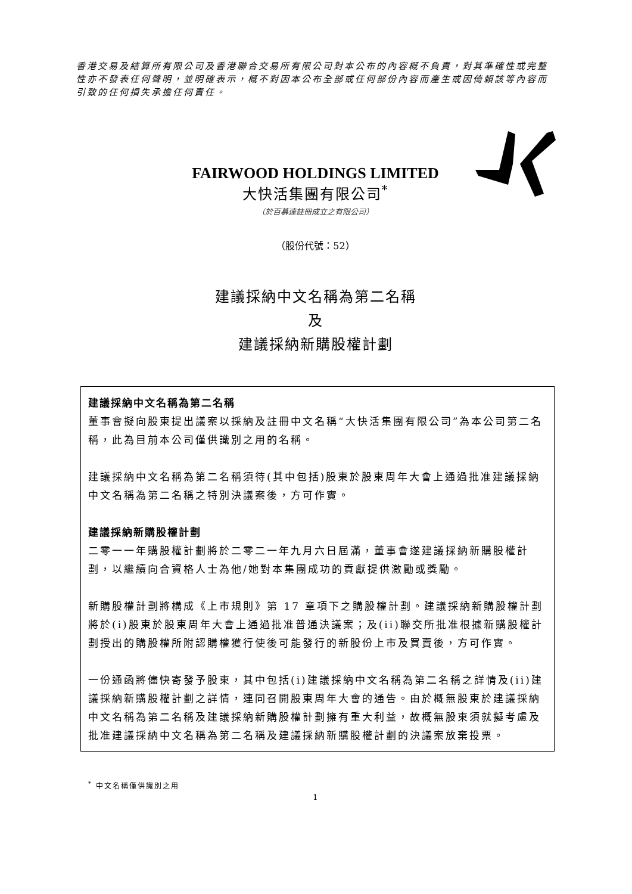香港交易及結算所有限公司及香港聯合交易所有限公司對本公布的內容概不負責，對其準確性或完整性亦不發表任何聲明，並明確表示，概不對因本公布全部或任何部份內容而產生或因倚賴該等內容而引致的任何損失承擔任何責任。
FAIRWOOD HOLDINGS LIMITED
大快活集團有限公司<sup>*</sup>
（於百慕達註冊成立之有限公司）
（股份代號：52）
建議採納中文名稱為第二名稱
及
建議採納新購股權計劃
建議採納中文名稱為第二名稱
董事會擬向股東提出議案以採納及註冊中文名稱“大快活集團有限公司”為本公司第二名稱，此為目前本公司僅供識別之用的名稱。
建議採納中文名稱為第二名稱須待(其中包括)股東於股東周年大會上通過批准建議採納中文名稱為第二名稱之特別決議案後，方可作實。
建議採納新購股權計劃
二零一一年購股權計劃將於二零二一年九月六日屆滿，董事會遂建議採納新購股權計劃，以繼續向合資格人士為他/她對本集團成功的貢獻提供激勵或獎勵。
新購股權計劃將構成《上市規則》第 17 章項下之購股權計劃。建議採納新購股權計劃將於(i)股東於股東周年大會上通過批准普通決議案；及(ii)聯交所批准根據新購股權計劃授出的購股權所附認購權獲行使後可能發行的新股份上市及買賣後，方可作實。
一份通函將儘快寄發予股東，其中包括(i)建議採納中文名稱為第二名稱之詳情及(ii)建議採納新購股權計劃之詳情，連同召開股東周年大會的通告。由於概無股東於建議採納中文名稱為第二名稱及建議採納新購股權計劃擁有重大利益，故概無股東須就擬考慮及批准建議採納中文名稱為第二名稱及建議採納新購股權計劃的決議案放棄投票。
<sup>*</sup> 中文名稱僅供識別之用
1